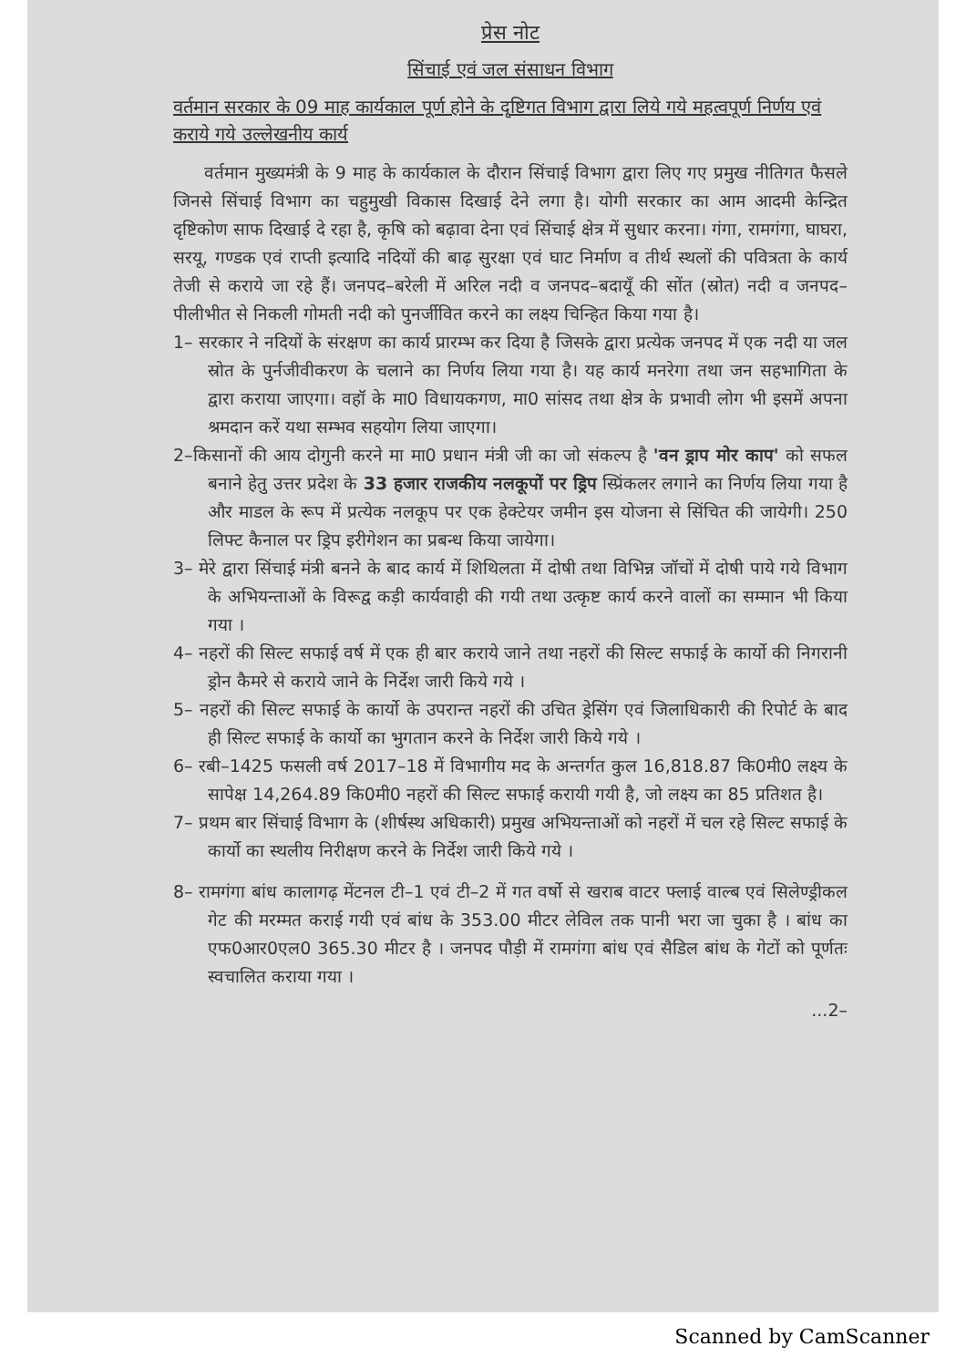प्रेस नोट
सिंचाई एवं जल संसाधन विभाग
वर्तमान सरकार के 09 माह कार्यकाल पूर्ण होने के दृष्टिगत विभाग द्वारा लिये गये महत्वपूर्ण निर्णय एवं कराये गये उल्लेखनीय कार्य
वर्तमान मुख्यमंत्री के 9 माह के कार्यकाल के दौरान सिंचाई विभाग द्वारा लिए गए प्रमुख नीतिगत फैसले जिनसे सिंचाई विभाग का चहुमुखी विकास दिखाई देने लगा है। योगी सरकार का आम आदमी केन्द्रित दृष्टिकोण साफ दिखाई दे रहा है, कृषि को बढ़ावा देना एवं सिंचाई क्षेत्र में सुधार करना। गंगा, रामगंगा, घाघरा, सरयू, गण्डक एवं राप्ती इत्यादि नदियों की बाढ़ सुरक्षा एवं घाट निर्माण व तीर्थ स्थलों की पवित्रता के कार्य तेजी से कराये जा रहे हैं। जनपद–बरेली में अरिल नदी व जनपद–बदायूँ की सोंत (स्रोत) नदी व जनपद–पीलीभीत से निकली गोमती नदी को पुनर्जीवित करने का लक्ष्य चिन्हित किया गया है।
1– सरकार ने नदियों के संरक्षण का कार्य प्रारम्भ कर दिया है जिसके द्वारा प्रत्येक जनपद में एक नदी या जल स्रोत के पुर्नजीवीकरण के चलाने का निर्णय लिया गया है। यह कार्य मनरेगा तथा जन सहभागिता के द्वारा कराया जाएगा। वहॉ के मा0 विधायकगण, मा0 सांसद तथा क्षेत्र के प्रभावी लोग भी इसमें अपना श्रमदान करें यथा सम्भव सहयोग लिया जाएगा।
2–किसानों की आय दोगुनी करने मा मा0 प्रधान मंत्री जी का जो संकल्प है 'वन ड्राप मोर काप' को सफल बनाने हेतु उत्तर प्रदेश के 33 हजार राजकीय नलकूपों पर ड्रिप स्प्रिंकलर लगाने का निर्णय लिया गया है और माडल के रूप में प्रत्येक नलकूप पर एक हेक्टेयर जमीन इस योजना से सिंचित की जायेगी। 250 लिफ्ट कैनाल पर ड्रिप इरीगेशन का प्रबन्ध किया जायेगा।
3– मेरे द्वारा सिंचाई मंत्री बनने के बाद कार्य में शिथिलता में दोषी तथा विभिन्न जॉचों में दोषी पाये गये विभाग के अभियन्ताओं के विरूद्व कड़ी कार्यवाही की गयी तथा उत्कृष्ट कार्य करने वालों का सम्मान भी किया गया ।
4– नहरों की सिल्ट सफाई वर्ष में एक ही बार कराये जाने तथा नहरों की सिल्ट सफाई के कार्यो की निगरानी ड्रोन कैमरे से कराये जाने के निर्देश जारी किये गये ।
5– नहरों की सिल्ट सफाई के कार्यो के उपरान्त नहरों की उचित ड्रेसिंग एवं जिलाधिकारी की रिपोर्ट के बाद ही सिल्ट सफाई के कार्यो का भुगतान करने के निर्देश जारी किये गये ।
6– रबी–1425 फसली वर्ष 2017–18 में विभागीय मद के अन्तर्गत कुल 16,818.87 कि0मी0 लक्ष्य के सापेक्ष 14,264.89 कि0मी0 नहरों की सिल्ट सफाई करायी गयी है, जो लक्ष्य का 85 प्रतिशत है।
7– प्रथम बार सिंचाई विभाग के (शीर्षस्थ अधिकारी) प्रमुख अभियन्ताओं को नहरों में चल रहे सिल्ट सफाई के कार्यो का स्थलीय निरीक्षण करने के निर्देश जारी किये गये ।
8– रामगंगा बांध कालागढ़ मेंटनल टी–1 एवं टी–2 में गत वर्षो से खराब वाटर फ्लाई वाल्ब एवं सिलेण्ड्रीकल गेट की मरम्मत कराई गयी एवं बांध के 353.00 मीटर लेविल तक पानी भरा जा चुका है । बांध का एफ0आर0एल0 365.30 मीटर है । जनपद पौड़ी में रामगंगा बांध एवं सैडिल बांध के गेटों को पूर्णतः स्वचालित कराया गया ।
...2–
Scanned by CamScanner